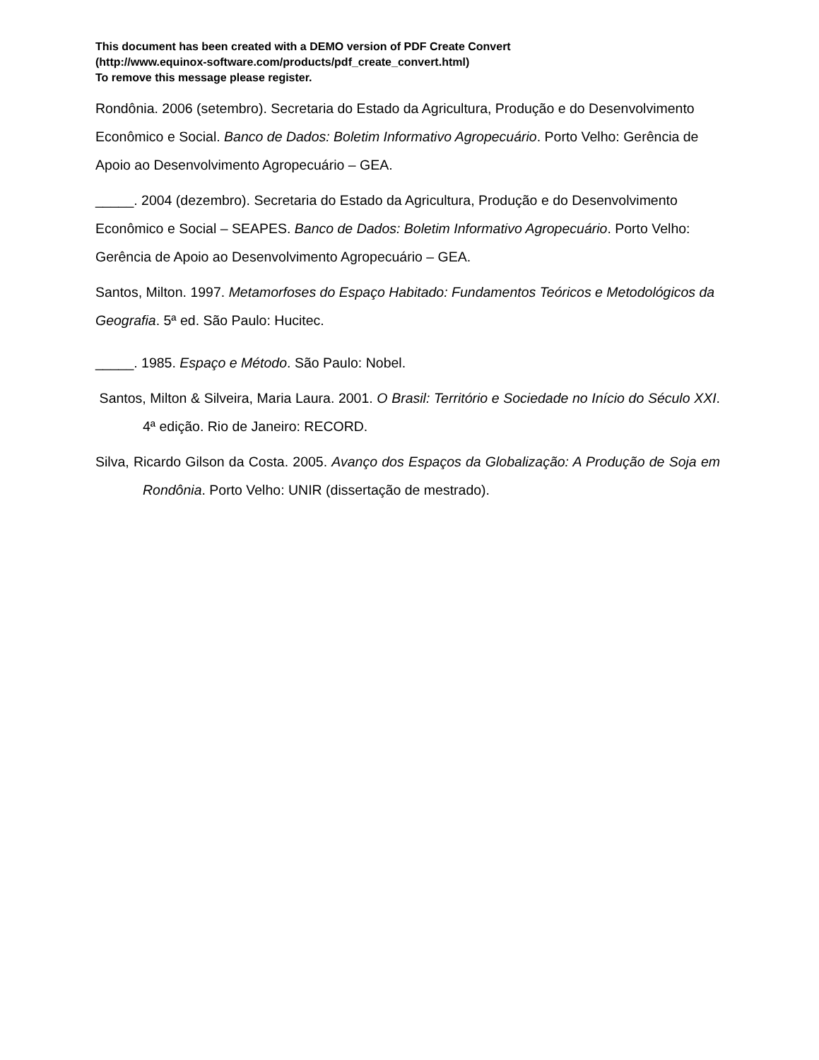This document has been created with a DEMO version of PDF Create Convert
(http://www.equinox-software.com/products/pdf_create_convert.html)
To remove this message please register.
Rondônia. 2006 (setembro). Secretaria do Estado da Agricultura, Produção e do Desenvolvimento Econômico e Social. Banco de Dados: Boletim Informativo Agropecuário. Porto Velho: Gerência de Apoio ao Desenvolvimento Agropecuário – GEA.
_____. 2004 (dezembro). Secretaria do Estado da Agricultura, Produção e do Desenvolvimento Econômico e Social – SEAPES. Banco de Dados: Boletim Informativo Agropecuário. Porto Velho: Gerência de Apoio ao Desenvolvimento Agropecuário – GEA.
Santos, Milton. 1997. Metamorfoses do Espaço Habitado: Fundamentos Teóricos e Metodológicos da Geografia. 5ª ed. São Paulo: Hucitec.
_____. 1985. Espaço e Método. São Paulo: Nobel.
Santos, Milton & Silveira, Maria Laura. 2001. O Brasil: Território e Sociedade no Início do Século XXI. 4ª edição. Rio de Janeiro: RECORD.
Silva, Ricardo Gilson da Costa. 2005. Avanço dos Espaços da Globalização: A Produção de Soja em Rondônia. Porto Velho: UNIR (dissertação de mestrado).